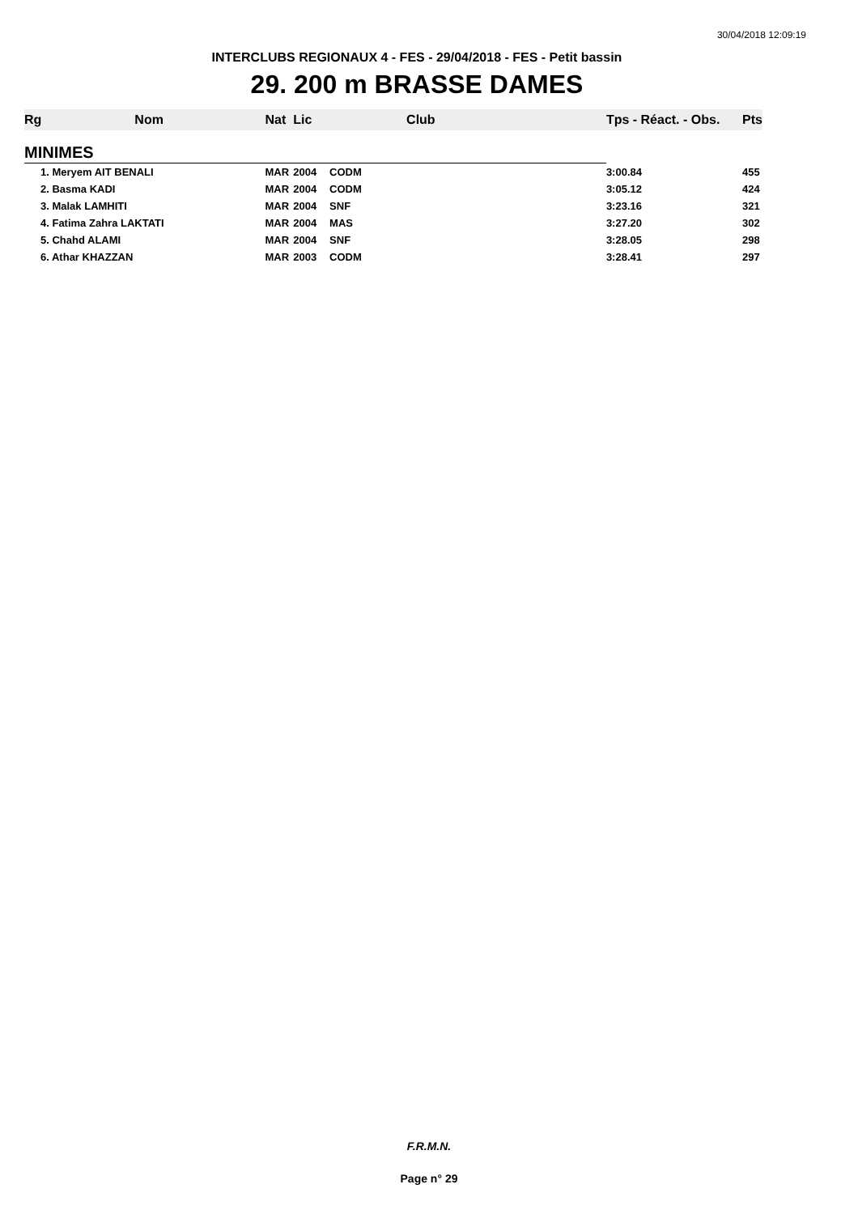30/04/2018 12:09:19
INTERCLUBS REGIONAUX 4 - FES - 29/04/2018 - FES - Petit bassin
29. 200 m BRASSE DAMES
| Rg | Nom | Nat | Lic | Club | Tps - Réact. - Obs. | Pts |
| --- | --- | --- | --- | --- | --- | --- |
| MINIMES | | | | | | |
| 1. Meryem AIT BENALI | | MAR | 2004 | CODM | 3:00.84 | 455 |
| 2. Basma KADI | | MAR | 2004 | CODM | 3:05.12 | 424 |
| 3. Malak LAMHITI | | MAR | 2004 | SNF | 3:23.16 | 321 |
| 4. Fatima Zahra LAKTATI | | MAR | 2004 | MAS | 3:27.20 | 302 |
| 5. Chahd ALAMI | | MAR | 2004 | SNF | 3:28.05 | 298 |
| 6. Athar KHAZZAN | | MAR | 2003 | CODM | 3:28.41 | 297 |
F.R.M.N.
Page n° 29